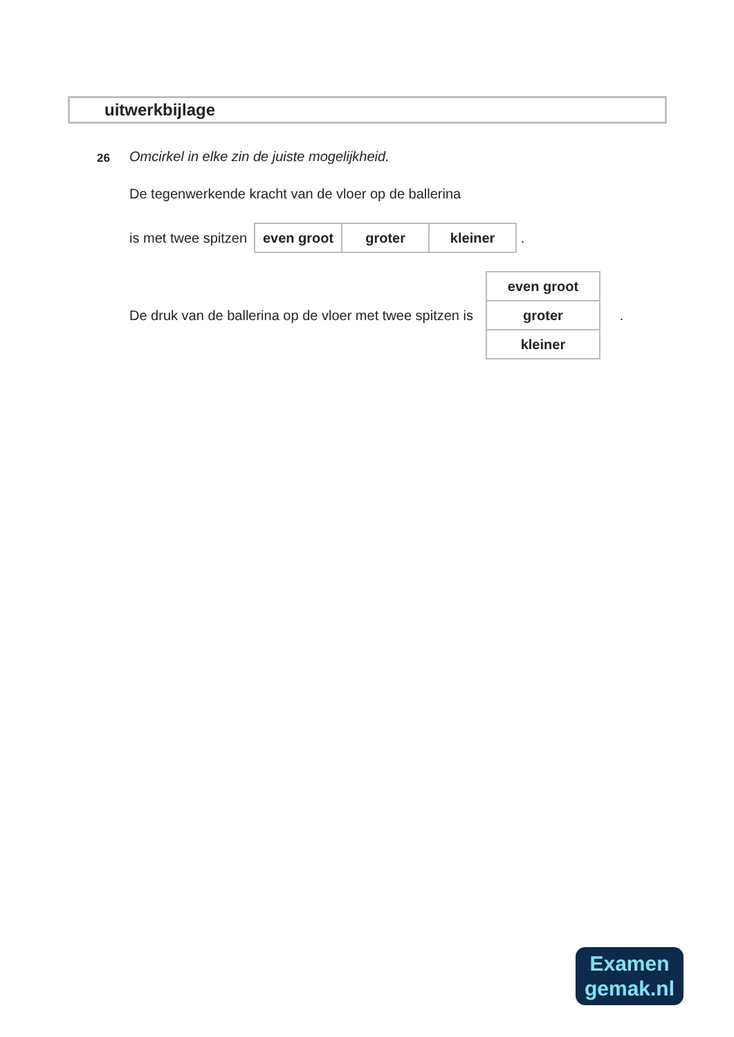uitwerkbijlage
26
Omcirkel in elke zin de juiste mogelijkheid.
De tegenwerkende kracht van de vloer op de ballerina
is met twee spitzen
| even groot | groter | kleiner |
.
De druk van de ballerina op de vloer met twee spitzen is
| even groot |
| groter |
| kleiner |
.
Examen
gemak.nl